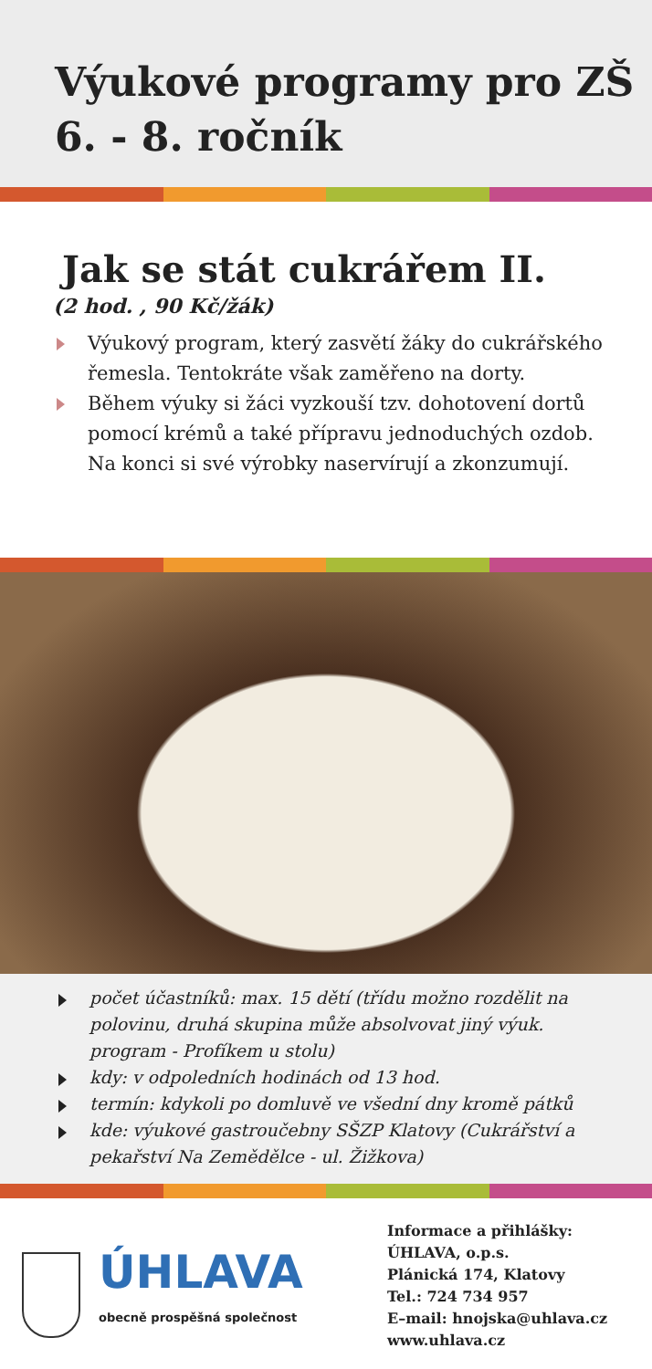Výukové programy pro ZŠ
6. - 8. ročník
Jak se stát cukrářem II.
(2 hod. , 90 Kč/žák)
Výukový program, který zasvětí žáky do cukrářského řemesla. Tentokráte však zaměřeno na dorty.
Během výuky si žáci vyzkouší tzv. dohotovení dortů pomocí krémů a také přípravu jednoduchých ozdob. Na konci si své výrobky naservírují a zkonzumují.
počet účastníků: max. 15 dětí (třídu možno rozdělit na polovinu, druhá skupina může absolvovat jiný výuk. program - Profíkem u stolu)
kdy: v odpoledních hodinách od 13 hod.
termín: kdykoli po domluvě ve všední dny kromě pátků
kde: výukové gastroučebny SŠZP Klatovy (Cukrářství a pekařství Na Zemědělce - ul. Žižkova)
ÚHLAVA
obecně prospěšná společnost
Informace a přihlášky:
ÚHLAVA, o.p.s.
Plánická 174, Klatovy
Tel.: 724 734 957
E–mail: hnojska@uhlava.cz
www.uhlava.cz